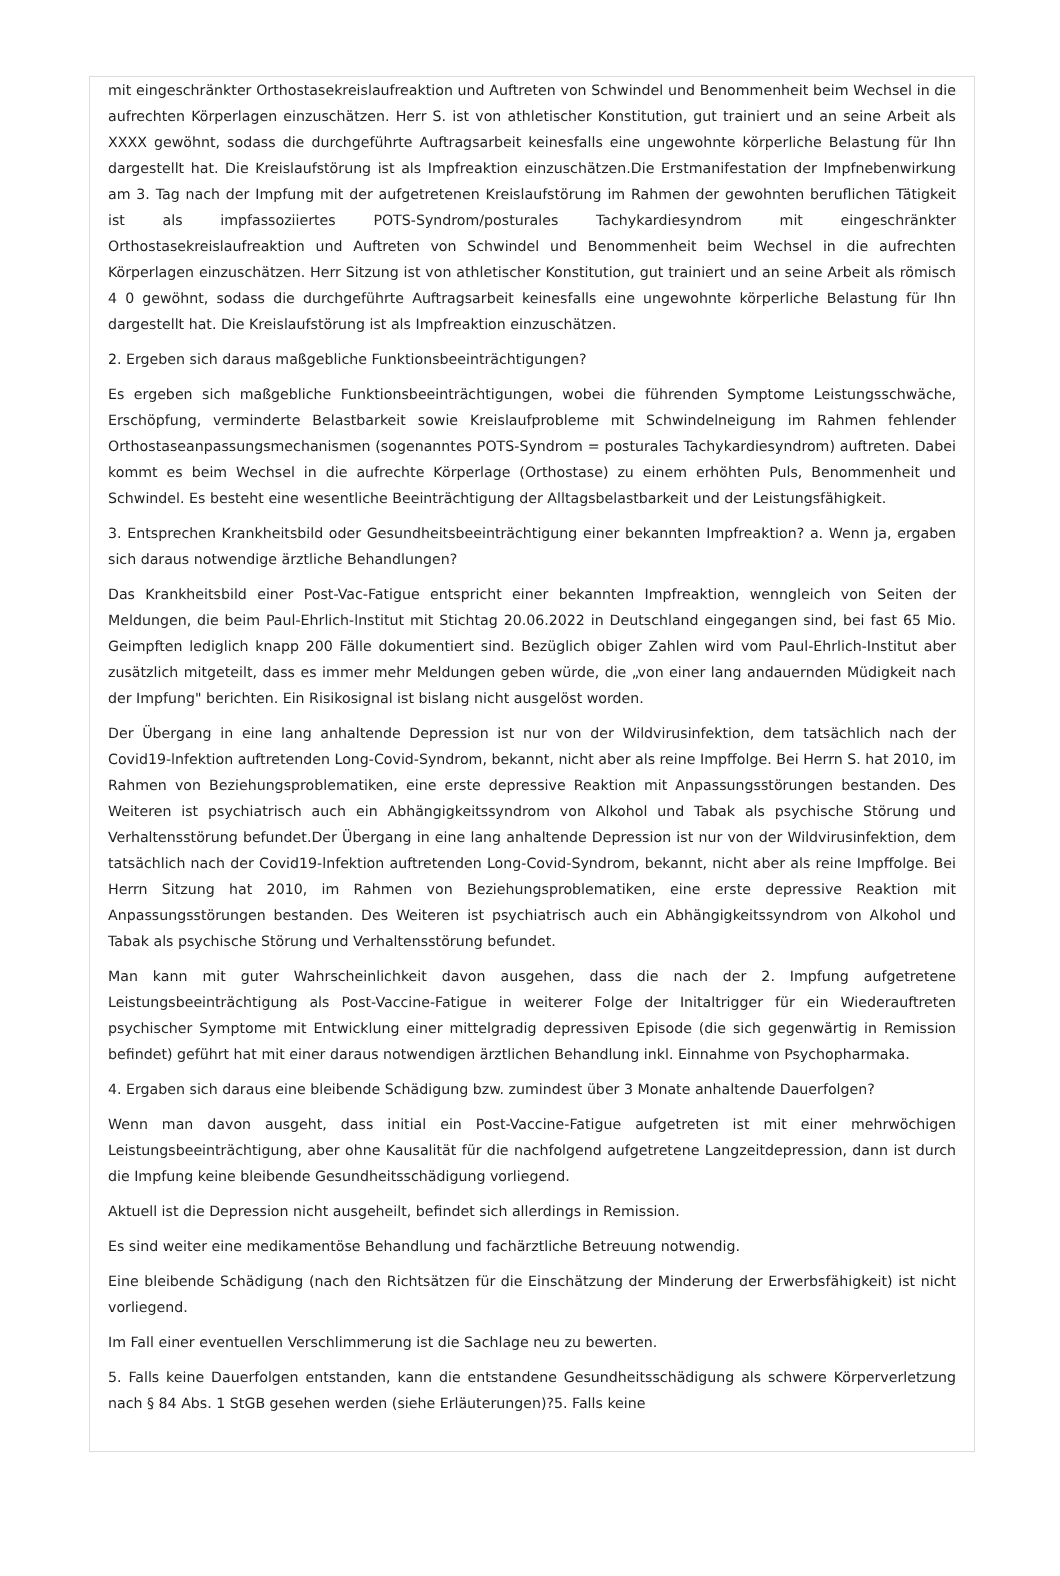mit eingeschränkter Orthostasekreislaufreaktion und Auftreten von Schwindel und Benommenheit beim Wechsel in die aufrechten Körperlagen einzuschätzen. Herr S. ist von athletischer Konstitution, gut trainiert und an seine Arbeit als XXXX gewöhnt, sodass die durchgeführte Auftragsarbeit keinesfalls eine ungewohnte körperliche Belastung für Ihn dargestellt hat. Die Kreislaufstörung ist als Impfreaktion einzuschätzen.Die Erstmanifestation der Impfnebenwirkung am 3. Tag nach der Impfung mit der aufgetretenen Kreislaufstörung im Rahmen der gewohnten beruflichen Tätigkeit ist als impfassoziiertes POTS-Syndrom/posturales Tachykardiesyndrom mit eingeschränkter Orthostasekreislaufreaktion und Auftreten von Schwindel und Benommenheit beim Wechsel in die aufrechten Körperlagen einzuschätzen. Herr Sitzung ist von athletischer Konstitution, gut trainiert und an seine Arbeit als römisch 4 0 gewöhnt, sodass die durchgeführte Auftragsarbeit keinesfalls eine ungewohnte körperliche Belastung für Ihn dargestellt hat. Die Kreislaufstörung ist als Impfreaktion einzuschätzen.
2. Ergeben sich daraus maßgebliche Funktionsbeeinträchtigungen?
Es ergeben sich maßgebliche Funktionsbeeinträchtigungen, wobei die führenden Symptome Leistungsschwäche, Erschöpfung, verminderte Belastbarkeit sowie Kreislaufprobleme mit Schwindelneigung im Rahmen fehlender Orthostaseanpassungsmechanismen (sogenanntes POTS-Syndrom = posturales Tachykardiesyndrom) auftreten. Dabei kommt es beim Wechsel in die aufrechte Körperlage (Orthostase) zu einem erhöhten Puls, Benommenheit und Schwindel. Es besteht eine wesentliche Beeinträchtigung der Alltagsbelastbarkeit und der Leistungsfähigkeit.
3. Entsprechen Krankheitsbild oder Gesundheitsbeeinträchtigung einer bekannten Impfreaktion? a. Wenn ja, ergaben sich daraus notwendige ärztliche Behandlungen?
Das Krankheitsbild einer Post-Vac-Fatigue entspricht einer bekannten Impfreaktion, wenngleich von Seiten der Meldungen, die beim Paul-Ehrlich-lnstitut mit Stichtag 20.06.2022 in Deutschland eingegangen sind, bei fast 65 Mio. Geimpften lediglich knapp 200 Fälle dokumentiert sind. Bezüglich obiger Zahlen wird vom Paul-Ehrlich-Institut aber zusätzlich mitgeteilt, dass es immer mehr Meldungen geben würde, die „von einer lang andauernden Müdigkeit nach der Impfung" berichten. Ein Risikosignal ist bislang nicht ausgelöst worden.
Der Übergang in eine lang anhaltende Depression ist nur von der Wildvirusinfektion, dem tatsächlich nach der Covid19-lnfektion auftretenden Long-Covid-Syndrom, bekannt, nicht aber als reine Impffolge. Bei Herrn S. hat 2010, im Rahmen von Beziehungsproblematiken, eine erste depressive Reaktion mit Anpassungsstörungen bestanden. Des Weiteren ist psychiatrisch auch ein Abhängigkeitssyndrom von Alkohol und Tabak als psychische Störung und Verhaltensstörung befundet.Der Übergang in eine lang anhaltende Depression ist nur von der Wildvirusinfektion, dem tatsächlich nach der Covid19-lnfektion auftretenden Long-Covid-Syndrom, bekannt, nicht aber als reine Impffolge. Bei Herrn Sitzung hat 2010, im Rahmen von Beziehungsproblematiken, eine erste depressive Reaktion mit Anpassungsstörungen bestanden. Des Weiteren ist psychiatrisch auch ein Abhängigkeitssyndrom von Alkohol und Tabak als psychische Störung und Verhaltensstörung befundet.
Man kann mit guter Wahrscheinlichkeit davon ausgehen, dass die nach der 2. Impfung aufgetretene Leistungsbeeinträchtigung als Post-Vaccine-Fatigue in weiterer Folge der Initaltrigger für ein Wiederauftreten psychischer Symptome mit Entwicklung einer mittelgradig depressiven Episode (die sich gegenwärtig in Remission befindet) geführt hat mit einer daraus notwendigen ärztlichen Behandlung inkl. Einnahme von Psychopharmaka.
4. Ergaben sich daraus eine bleibende Schädigung bzw. zumindest über 3 Monate anhaltende Dauerfolgen?
Wenn man davon ausgeht, dass initial ein Post-Vaccine-Fatigue aufgetreten ist mit einer mehrwöchigen Leistungsbeeinträchtigung, aber ohne Kausalität für die nachfolgend aufgetretene Langzeitdepression, dann ist durch die Impfung keine bleibende Gesundheitsschädigung vorliegend.
Aktuell ist die Depression nicht ausgeheilt, befindet sich allerdings in Remission.
Es sind weiter eine medikamentöse Behandlung und fachärztliche Betreuung notwendig.
Eine bleibende Schädigung (nach den Richtsätzen für die Einschätzung der Minderung der Erwerbsfähigkeit) ist nicht vorliegend.
Im Fall einer eventuellen Verschlimmerung ist die Sachlage neu zu bewerten.
5. Falls keine Dauerfolgen entstanden, kann die entstandene Gesundheitsschädigung als schwere Körperverletzung nach § 84 Abs. 1 StGB gesehen werden (siehe Erläuterungen)?5. Falls keine